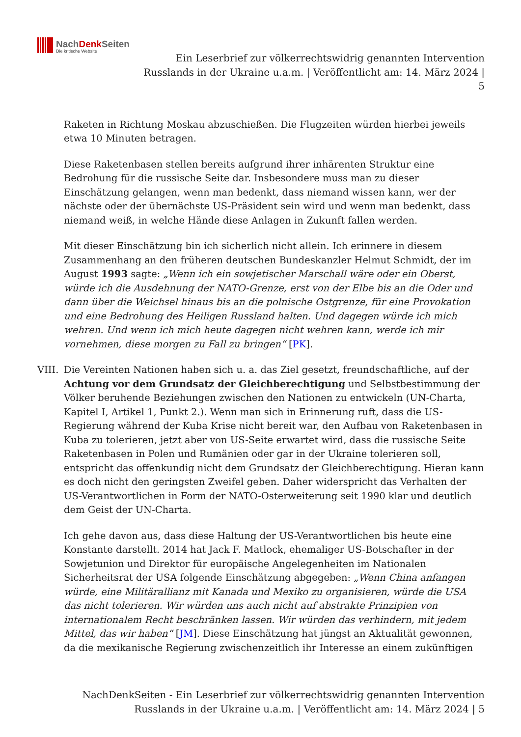NachDenkSeiten
Die kritische Website
Ein Leserbrief zur völkerrechtswidrig genannten Intervention
Russlands in der Ukraine u.a.m. | Veröffentlicht am: 14. März 2024 |
5
Raketen in Richtung Moskau abzuschießen. Die Flugzeiten würden hierbei jeweils etwa 10 Minuten betragen.
Diese Raketenbasen stellen bereits aufgrund ihrer inhärenten Struktur eine Bedrohung für die russische Seite dar. Insbesondere muss man zu dieser Einschätzung gelangen, wenn man bedenkt, dass niemand wissen kann, wer der nächste oder der übernächste US-Präsident sein wird und wenn man bedenkt, dass niemand weiß, in welche Hände diese Anlagen in Zukunft fallen werden.
Mit dieser Einschätzung bin ich sicherlich nicht allein. Ich erinnere in diesem Zusammenhang an den früheren deutschen Bundeskanzler Helmut Schmidt, der im August 1993 sagte: „Wenn ich ein sowjetischer Marschall wäre oder ein Oberst, würde ich die Ausdehnung der NATO-Grenze, erst von der Elbe bis an die Oder und dann über die Weichsel hinaus bis an die polnische Ostgrenze, für eine Provokation und eine Bedrohung des Heiligen Russland halten. Und dagegen würde ich mich wehren. Und wenn ich mich heute dagegen nicht wehren kann, werde ich mir vornehmen, diese morgen zu Fall zu bringen“ [PK].
VIII.
Die Vereinten Nationen haben sich u. a. das Ziel gesetzt, freundschaftliche, auf der Achtung vor dem Grundsatz der Gleichberechtigung und Selbstbestimmung der Völker beruhende Beziehungen zwischen den Nationen zu entwickeln (UN-Charta, Kapitel I, Artikel 1, Punkt 2.). Wenn man sich in Erinnerung ruft, dass die US-Regierung während der Kuba Krise nicht bereit war, den Aufbau von Raketenbasen in Kuba zu tolerieren, jetzt aber von US-Seite erwartet wird, dass die russische Seite Raketenbasen in Polen und Rumänien oder gar in der Ukraine tolerieren soll, entspricht das offenkundig nicht dem Grundsatz der Gleichberechtigung. Hieran kann es doch nicht den geringsten Zweifel geben. Daher widerspricht das Verhalten der US-Verantwortlichen in Form der NATO-Osterweiterung seit 1990 klar und deutlich dem Geist der UN-Charta.
Ich gehe davon aus, dass diese Haltung der US-Verantwortlichen bis heute eine Konstante darstellt. 2014 hat Jack F. Matlock, ehemaliger US-Botschafter in der Sowjetunion und Direktor für europäische Angelegenheiten im Nationalen Sicherheitsrat der USA folgende Einschätzung abgegeben: „Wenn China anfangen würde, eine Militärallianz mit Kanada und Mexiko zu organisieren, würde die USA das nicht tolerieren. Wir würden uns auch nicht auf abstrakte Prinzipien von internationalem Recht beschränken lassen. Wir würden das verhindern, mit jedem Mittel, das wir haben“ [JM]. Diese Einschätzung hat jüngst an Aktualität gewonnen, da die mexikanische Regierung zwischenzeitlich ihr Interesse an einem zukünftigen
NachDenkSeiten - Ein Leserbrief zur völkerrechtswidrig genannten Intervention Russlands in der Ukraine u.a.m. | Veröffentlicht am: 14. März 2024 | 5